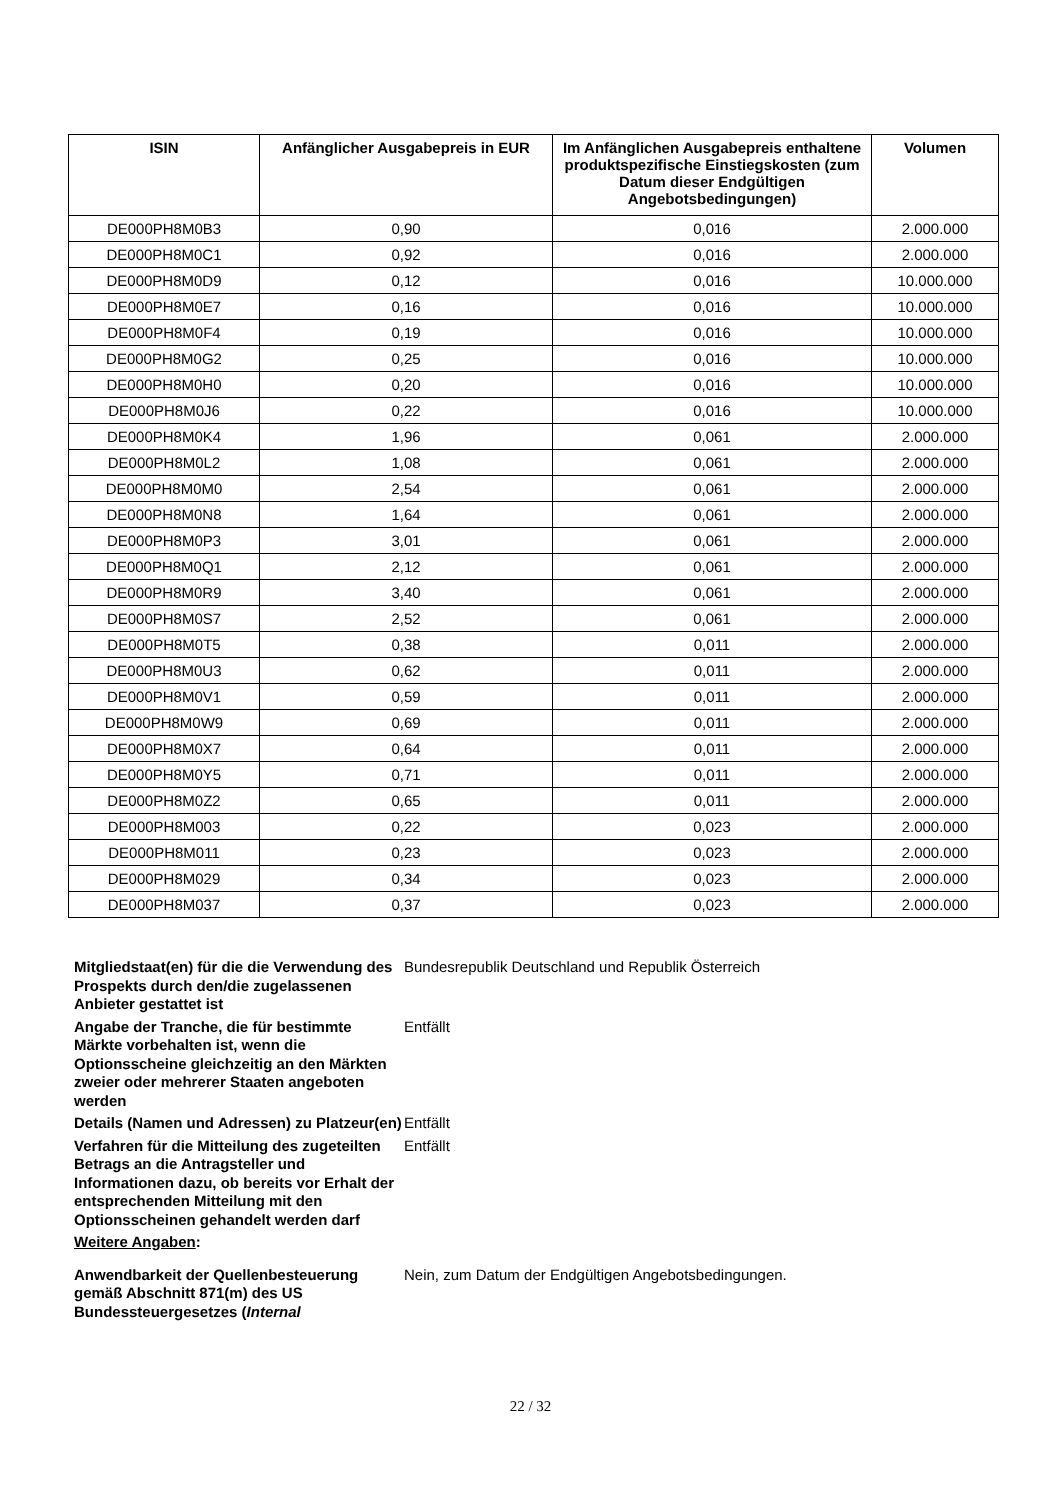| ISIN | Anfänglicher Ausgabepreis in EUR | Im Anfänglichen Ausgabepreis enthaltene produktspezifische Einstiegskosten (zum Datum dieser Endgültigen Angebotsbedingungen) | Volumen |
| --- | --- | --- | --- |
| DE000PH8M0B3 | 0,90 | 0,016 | 2.000.000 |
| DE000PH8M0C1 | 0,92 | 0,016 | 2.000.000 |
| DE000PH8M0D9 | 0,12 | 0,016 | 10.000.000 |
| DE000PH8M0E7 | 0,16 | 0,016 | 10.000.000 |
| DE000PH8M0F4 | 0,19 | 0,016 | 10.000.000 |
| DE000PH8M0G2 | 0,25 | 0,016 | 10.000.000 |
| DE000PH8M0H0 | 0,20 | 0,016 | 10.000.000 |
| DE000PH8M0J6 | 0,22 | 0,016 | 10.000.000 |
| DE000PH8M0K4 | 1,96 | 0,061 | 2.000.000 |
| DE000PH8M0L2 | 1,08 | 0,061 | 2.000.000 |
| DE000PH8M0M0 | 2,54 | 0,061 | 2.000.000 |
| DE000PH8M0N8 | 1,64 | 0,061 | 2.000.000 |
| DE000PH8M0P3 | 3,01 | 0,061 | 2.000.000 |
| DE000PH8M0Q1 | 2,12 | 0,061 | 2.000.000 |
| DE000PH8M0R9 | 3,40 | 0,061 | 2.000.000 |
| DE000PH8M0S7 | 2,52 | 0,061 | 2.000.000 |
| DE000PH8M0T5 | 0,38 | 0,011 | 2.000.000 |
| DE000PH8M0U3 | 0,62 | 0,011 | 2.000.000 |
| DE000PH8M0V1 | 0,59 | 0,011 | 2.000.000 |
| DE000PH8M0W9 | 0,69 | 0,011 | 2.000.000 |
| DE000PH8M0X7 | 0,64 | 0,011 | 2.000.000 |
| DE000PH8M0Y5 | 0,71 | 0,011 | 2.000.000 |
| DE000PH8M0Z2 | 0,65 | 0,011 | 2.000.000 |
| DE000PH8M003 | 0,22 | 0,023 | 2.000.000 |
| DE000PH8M011 | 0,23 | 0,023 | 2.000.000 |
| DE000PH8M029 | 0,34 | 0,023 | 2.000.000 |
| DE000PH8M037 | 0,37 | 0,023 | 2.000.000 |
Mitgliedstaat(en) für die die Verwendung des Prospekts durch den/die zugelassenen Anbieter gestattet ist
Bundesrepublik Deutschland und Republik Österreich
Angabe der Tranche, die für bestimmte Märkte vorbehalten ist, wenn die Optionsscheine gleichzeitig an den Märkten zweier oder mehrerer Staaten angeboten werden
Entfällt
Details (Namen und Adressen) zu Platzeur(en)
Entfällt
Verfahren für die Mitteilung des zugeteilten Betrags an die Antragsteller und Informationen dazu, ob bereits vor Erhalt der entsprechenden Mitteilung mit den Optionsscheinen gehandelt werden darf
Entfällt
Weitere Angaben:
Anwendbarkeit der Quellenbesteuerung gemäß Abschnitt 871(m) des US Bundessteuergesetzes (Internal
Nein, zum Datum der Endgültigen Angebotsbedingungen.
22 / 32